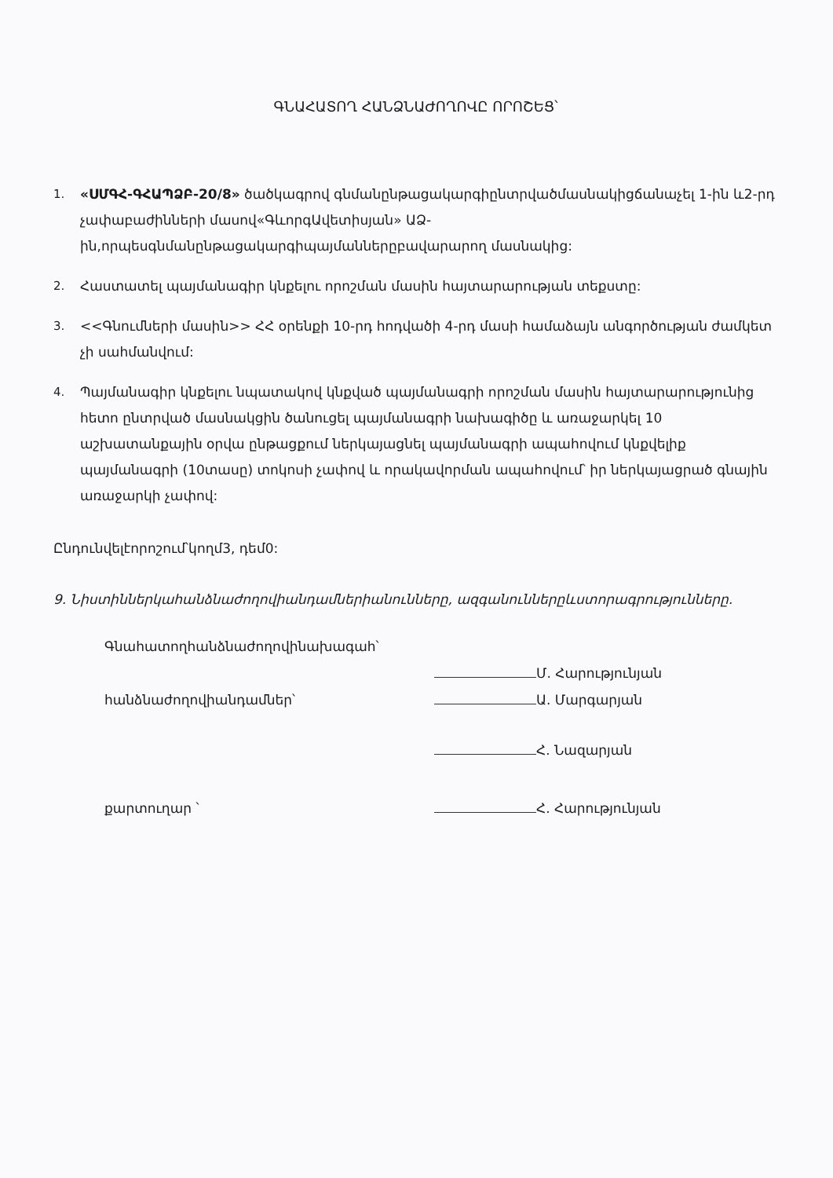ԳՆԱՀԱՏՈՂ ՀԱՆՁՆԱԺՈՂՈՎԸ ՈՐՈՇԵՑ՝
1. «ՍՄԳՀ-ԳՀԱՊՁԲ-20/8» ծածկագրով գնմանընթացակարգիընտրվածմասնակիցճանաչել 1-ին և2-րդ չափաբաժինների մասով«ԳևորգԱվետիսյան» ԱՁ-ին,որպեսգնմանընթացակարգիպայմաններըբավարարող մասնակից:
2. Հաստատել պայմանագիր կնքելու որոշման մասին հայտարարության տեքստը:
3. <<Գնումների մասին>> ՀՀ օրենքի 10-րդ հոդվածի 4-րդ մասի համաձայն անգործության ժամկետ չի սահմանվում:
4. Պայմանագիր կնքելու նպատակով կնքված պայմանագրի որոշման մասին հայտարարությունից հետո ընտրված մասնակցին ծանուցել պայմանագրի նախագիծը և առաջարկել 10 աշխատանքային օրվա ընթացքում ներկայացնել պայմանագրի ապահովում կնքվելիք պայմանագրի (10տասը) տոկոսի չափով և որակավորման ապահովում՝ իր ներկայացրած գնային առաջարկի չափով:
Ընդունվելէորոշում՝կողմ3, դեմ0:
9. Նիստիններկահանձնաժողովիանդամներիանունները, ազգանուններըևստորագրությունները.
Գնահատողհանձնաժողովինախագահ՝
Մ. Հարությունյան
հանձնաժողովիանդամներ՝
Ա. Մարգարյան
Հ. Նազարյան
քարտուղար ՝
Հ. Հարությունյան